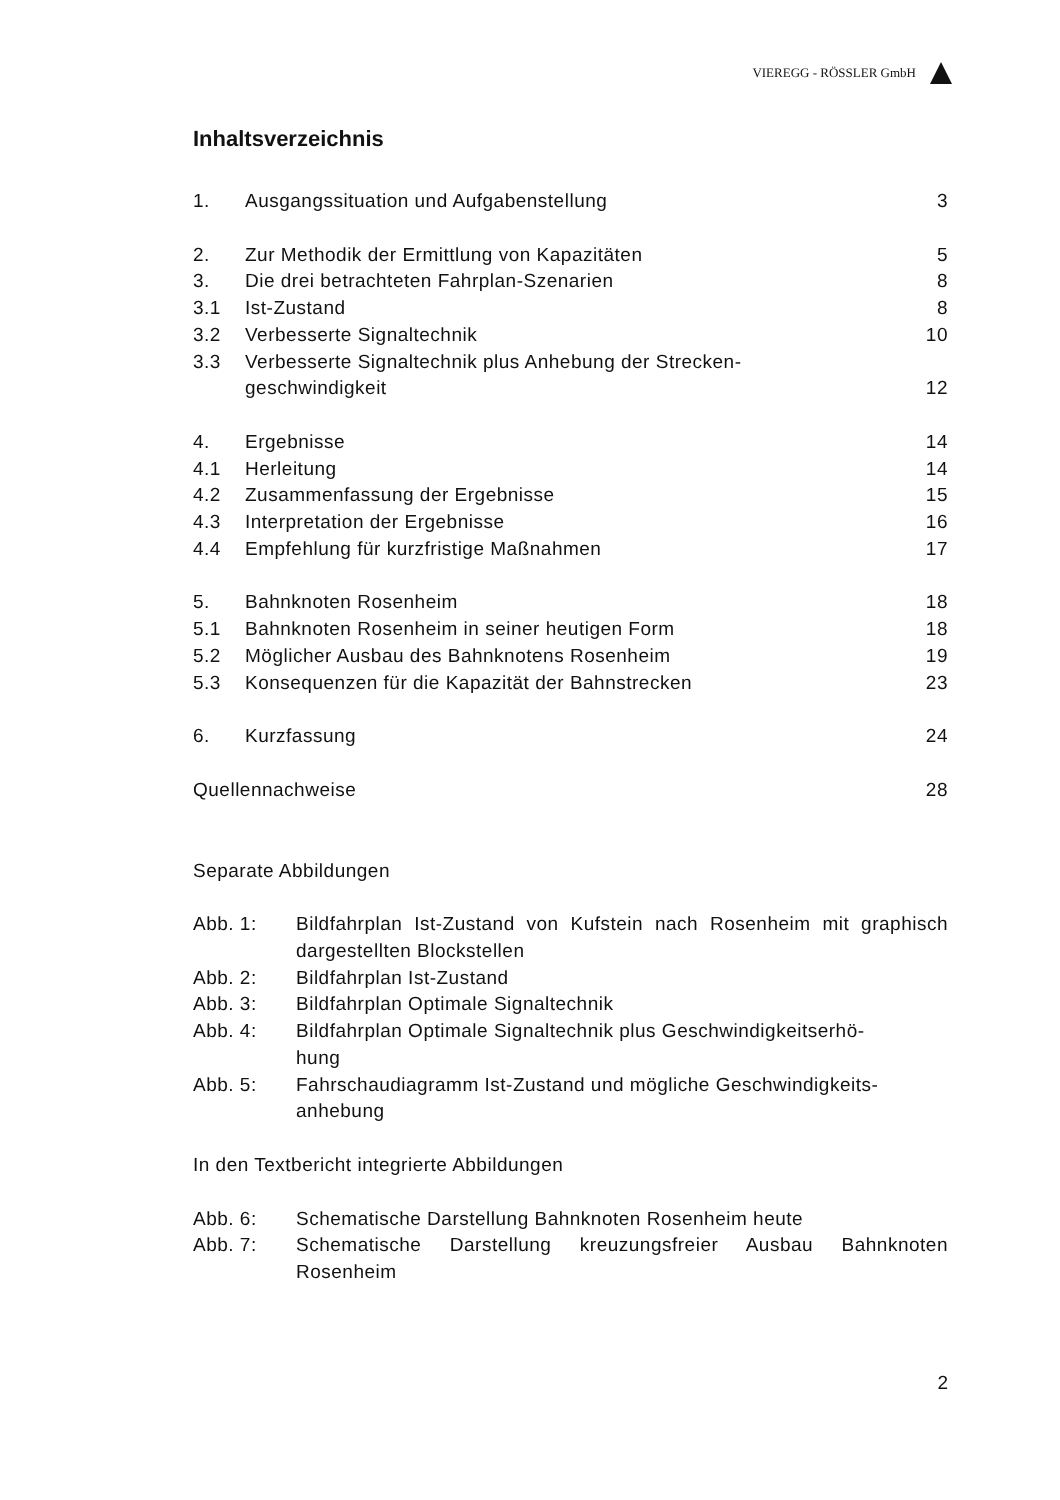VIEREGG - RÖSSLER GmbH
Inhaltsverzeichnis
1. Ausgangssituation und Aufgabenstellung 3
2. Zur Methodik der Ermittlung von Kapazitäten 5
3. Die drei betrachteten Fahrplan-Szenarien 8
3.1 Ist-Zustand 8
3.2 Verbesserte Signaltechnik 10
3.3 Verbesserte Signaltechnik plus Anhebung der Strecken-
geschwindigkeit
12
4. Ergebnisse 14
4.1 Herleitung 14
4.2 Zusammenfassung der Ergebnisse 15
4.3 Interpretation der Ergebnisse 16
4.4 Empfehlung für kurzfristige Maßnahmen 17
5. Bahnknoten Rosenheim 18
5.1 Bahnknoten Rosenheim in seiner heutigen Form 18
5.2 Möglicher Ausbau des Bahnknotens Rosenheim 19
5.3 Konsequenzen für die Kapazität der Bahnstrecken 23
6. Kurzfassung 24
Quellennachweise 28
Separate Abbildungen
Abb. 1: Bildfahrplan Ist-Zustand von Kufstein nach Rosenheim mit graphisch dargestellten Blockstellen
Abb. 2: Bildfahrplan Ist-Zustand
Abb. 3: Bildfahrplan Optimale Signaltechnik
Abb. 4: Bildfahrplan Optimale Signaltechnik plus Geschwindigkeitserhö-
hung
Abb. 5: Fahrschaudiagramm Ist-Zustand und mögliche Geschwindigkeits-
anhebung
In den Textbericht integrierte Abbildungen
Abb. 6: Schematische Darstellung Bahnknoten Rosenheim heute
Abb. 7: Schematische Darstellung kreuzungsfreier Ausbau Bahnknoten Rosenheim
2